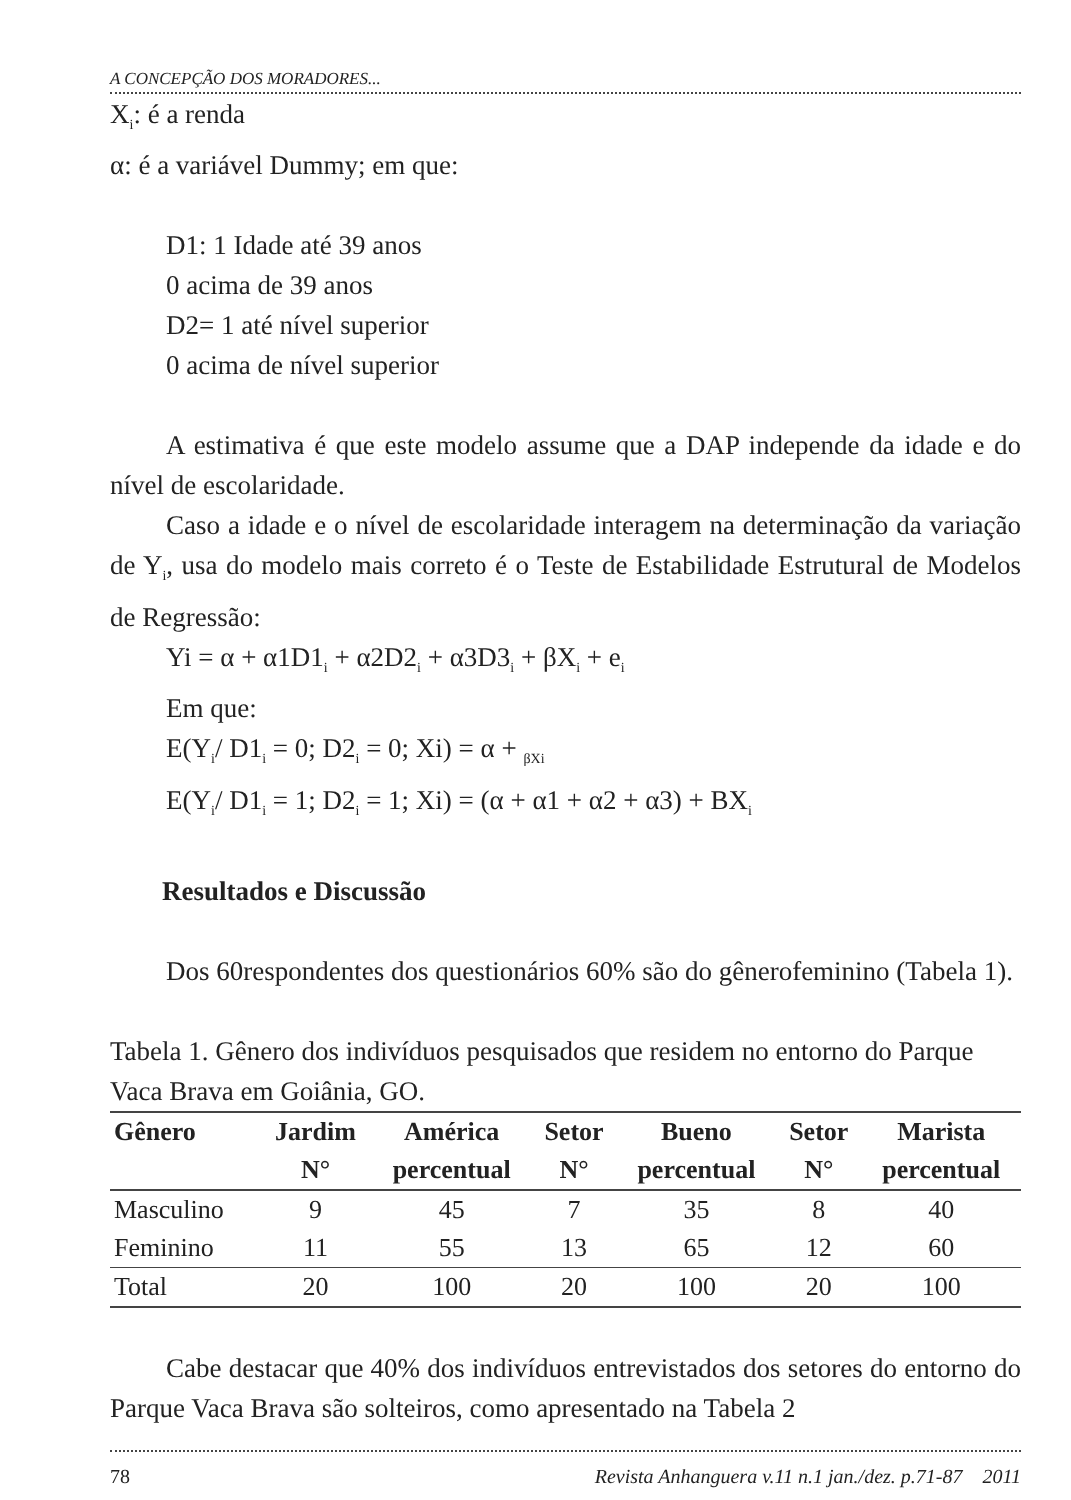A CONCEPÇÃO DOS MORADORES...
X<sub>i</sub>: é a renda
α: é a variável Dummy; em que:
D1: 1 Idade até 39 anos
0 acima de 39 anos
D2= 1 até nível superior
0 acima de nível superior
A estimativa é que este modelo assume que a DAP independe da idade e do nível de escolaridade.
Caso a idade e o nível de escolaridade interagem na determinação da variação de Y<sub>i</sub>, usa do modelo mais correto é o Teste de Estabilidade Estrutural de Modelos de Regressão:
Yi = α + α1D1<sub>i</sub> + α2D2<sub>i</sub> + α3D3<sub>i</sub> + βX<sub>i</sub> + e<sub>i</sub>
Em que:
E(Y<sub>i</sub>/ D1<sub>i</sub> = 0; D2<sub>i</sub> = 0; Xi) = α + <sub>βXi</sub>
E(Y<sub>i</sub>/ D1<sub>i</sub> = 1; D2<sub>i</sub> = 1; Xi) = (α + α1 + α2 + α3) + BX<sub>i</sub>
Resultados e Discussão
Dos 60respondentes dos questionários 60% são do gênerofeminino (Tabela 1).
Tabela 1. Gênero dos indivíduos pesquisados que residem no entorno do Parque Vaca Brava em Goiânia, GO.
| Gênero | Jardim | América | Setor | Bueno | Setor | Marista |
| --- | --- | --- | --- | --- | --- | --- |
| | N° | percentual | N° | percentual | N° | percentual |
| Masculino | 9 | 45 | 7 | 35 | 8 | 40 |
| Feminino | 11 | 55 | 13 | 65 | 12 | 60 |
| Total | 20 | 100 | 20 | 100 | 20 | 100 |
Cabe destacar que 40% dos indivíduos entrevistados dos setores do entorno do Parque Vaca Brava são solteiros, como apresentado na Tabela 2
78 Revista Anhanguera v.11 n.1 jan./dez. p.71-87 2011